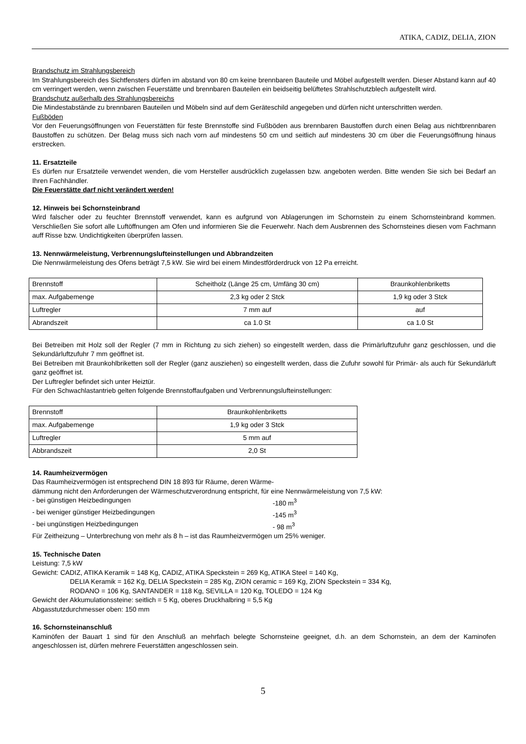ATIKA, CADIZ, DELIA, ZION
Brandschutz im Strahlungsbereich
Im Strahlungsbereich des Sichtfensters dürfen im abstand von 80 cm keine brennbaren Bauteile und Möbel aufgestellt werden. Dieser Abstand kann auf 40 cm verringert werden, wenn zwischen Feuerstätte und brennbaren Bauteilen ein beidseitig belüftetes Strahlschutzblech aufgestellt wird.
Brandschutz außerhalb des Strahlungsbereichs
Die Mindestabstände zu brennbaren Bauteilen und Möbeln sind auf dem Geräteschild angegeben und dürfen nicht unterschritten werden.
Fußböden
Vor den Feuerungsöffnungen von Feuerstätten für feste Brennstoffe sind Fußböden aus brennbaren Baustoffen durch einen Belag aus nichtbrennbaren Baustoffen zu schützen. Der Belag muss sich nach vorn auf mindestens 50 cm und seitlich auf mindestens 30 cm über die Feuerungsöffnung hinaus erstrecken.
11. Ersatzteile
Es dürfen nur Ersatzteile verwendet wenden, die vom Hersteller ausdrücklich zugelassen bzw. angeboten werden. Bitte wenden Sie sich bei Bedarf an Ihren Fachhändler.
Die Feuerstätte darf nicht verändert werden!
12. Hinweis bei Schornsteinbrand
Wird falscher oder zu feuchter Brennstoff verwendet, kann es aufgrund von Ablagerungen im Schornstein zu einem Schornsteinbrand kommen. Verschließen Sie sofort alle Luftöffnungen am Ofen und informieren Sie die Feuerwehr. Nach dem Ausbrennen des Schornsteines diesen vom Fachmann auff Risse bzw. Undichtigkeiten überprüfen lassen.
13. Nennwärmeleistung, Verbrennungslufteinstellungen und Abbrandzeiten
Die Nennwärmeleistung des Ofens beträgt 7,5 kW. Sie wird bei einem Mindestförderdruck von 12 Pa erreicht.
| Brennstoff | Scheitholz (Länge 25 cm, Umfäng 30 cm) | Braunkohlenbriketts |
| max. Aufgabemenge | 2,3 kg oder 2 Stck | 1,9 kg oder 3 Stck |
| Luftregler | 7 mm auf | auf |
| Abrandszeit | ca 1.0 St | ca 1.0 St |
Bei Betreiben mit Holz soll der Regler (7 mm in Richtung zu sich ziehen) so eingestellt werden, dass die Primärluftzufuhr ganz geschlossen, und die Sekundärluftzufuhr 7 mm geöffnet ist.
Bei Betreiben mit Braunkohlbriketten soll der Regler (ganz ausziehen) so eingestellt werden, dass die Zufuhr sowohl für Primär- als auch für Sekundärluft ganz geöffnet ist.
Der Luftregler befindet sich unter Heiztür.
Für den Schwachlastantrieb gelten folgende Brennstoffaufgaben und Verbrennungslufteinstellungen:
| Brennstoff | Braunkohlenbriketts |
| max. Aufgabemenge | 1,9 kg oder 3 Stck |
| Luftregler | 5 mm auf |
| Abbrandszeit | 2,0 St |
14. Raumheizvermögen
Das Raumheizvermögen ist entsprechend DIN 18 893 für Räume, deren Wärme-
dämmung nicht den Anforderungen der Wärmeschutzverordnung entspricht, für eine Nennwärmeleistung von 7,5 kW:
- bei günstigen Heizbedingungen -180 m<sup>3</sup>
- bei weniger günstiger Heizbedingungen -145 m<sup>3</sup>
- bei ungünstigen Heizbedingungen - 98 m<sup>3</sup>
Für Zeitheizung – Unterbrechung von mehr als 8 h – ist das Raumheizvermögen um 25% weniger.
15. Technische Daten
Leistung: 7,5 kW
Gewicht: CADIZ, ATIKA Keramik = 148 Kg, CADIZ, ATIKA Speckstein = 269 Kg, ATIKA Steel = 140 Kg,
DELIA Keramik = 162 Kg, DELIA Speckstein = 285 Kg, ZION ceramic = 169 Kg, ZION Speckstein = 334 Kg,
RODANO = 106 Kg, SANTANDER = 118 Kg, SEVILLA = 120 Kg, TOLEDO = 124 Kg
Gewicht der Akkumulationssteine: seitlich = 5 Kg, oberes Druckhalbring = 5,5 Kg
Abgasstutzdurchmesser oben: 150 mm
16. Schornsteinanschluß
Kaminöfen der Bauart 1 sind für den Anschluß an mehrfach belegte Schornsteine geeignet, d.h. an dem Schornstein, an dem der Kaminofen angeschlossen ist, dürfen mehrere Feuerstätten angeschlossen sein.
5